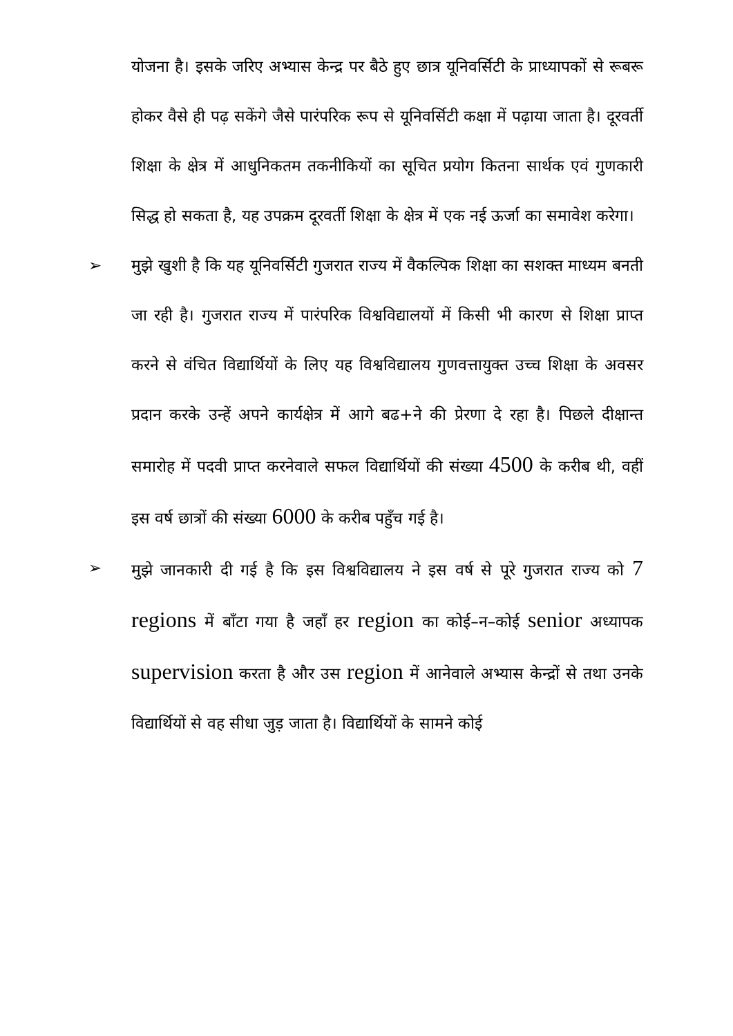योजना है। इसके जरिए अभ्यास केन्द्र पर बैठे हुए छात्र यूनिवर्सिटी के प्राध्यापकों से रूबरू होकर वैसे ही पढ़ सकेंगे जैसे पारंपरिक रूप से यूनिवर्सिटी कक्षा में पढ़ाया जाता है। दूरवर्ती शिक्षा के क्षेत्र में आधुनिकतम तकनीकियों का सूचित प्रयोग कितना सार्थक एवं गुणकारी सिद्ध हो सकता है, यह उपक्रम दूरवर्ती शिक्षा के क्षेत्र में एक नई ऊर्जा का समावेश करेगा।
➢ मुझे खुशी है कि यह यूनिवर्सिटी गुजरात राज्य में वैकल्पिक शिक्षा का सशक्त माध्यम बनती जा रही है। गुजरात राज्य में पारंपरिक विश्वविद्यालयों में किसी भी कारण से शिक्षा प्राप्त करने से वंचित विद्यार्थियों के लिए यह विश्वविद्यालय गुणवत्तायुक्त उच्च शिक्षा के अवसर प्रदान करके उन्हें अपने कार्यक्षेत्र में आगे बढ+ने की प्रेरणा दे रहा है। पिछले दीक्षान्त समारोह में पदवी प्राप्त करनेवाले सफल विद्यार्थियों की संख्या 4500 के करीब थी, वहीं इस वर्ष छात्रों की संख्या 6000 के करीब पहुँच गई है।
➢ मुझे जानकारी दी गई है कि इस विश्वविद्यालय ने इस वर्ष से पूरे गुजरात राज्य को 7 regions में बाँटा गया है जहाँ हर region का कोई–न–कोई senior अध्यापक supervision करता है और उस region में आनेवाले अभ्यास केन्द्रों से तथा उनके विद्यार्थियों से वह सीधा जुड़ जाता है। विद्यार्थियों के सामने कोई